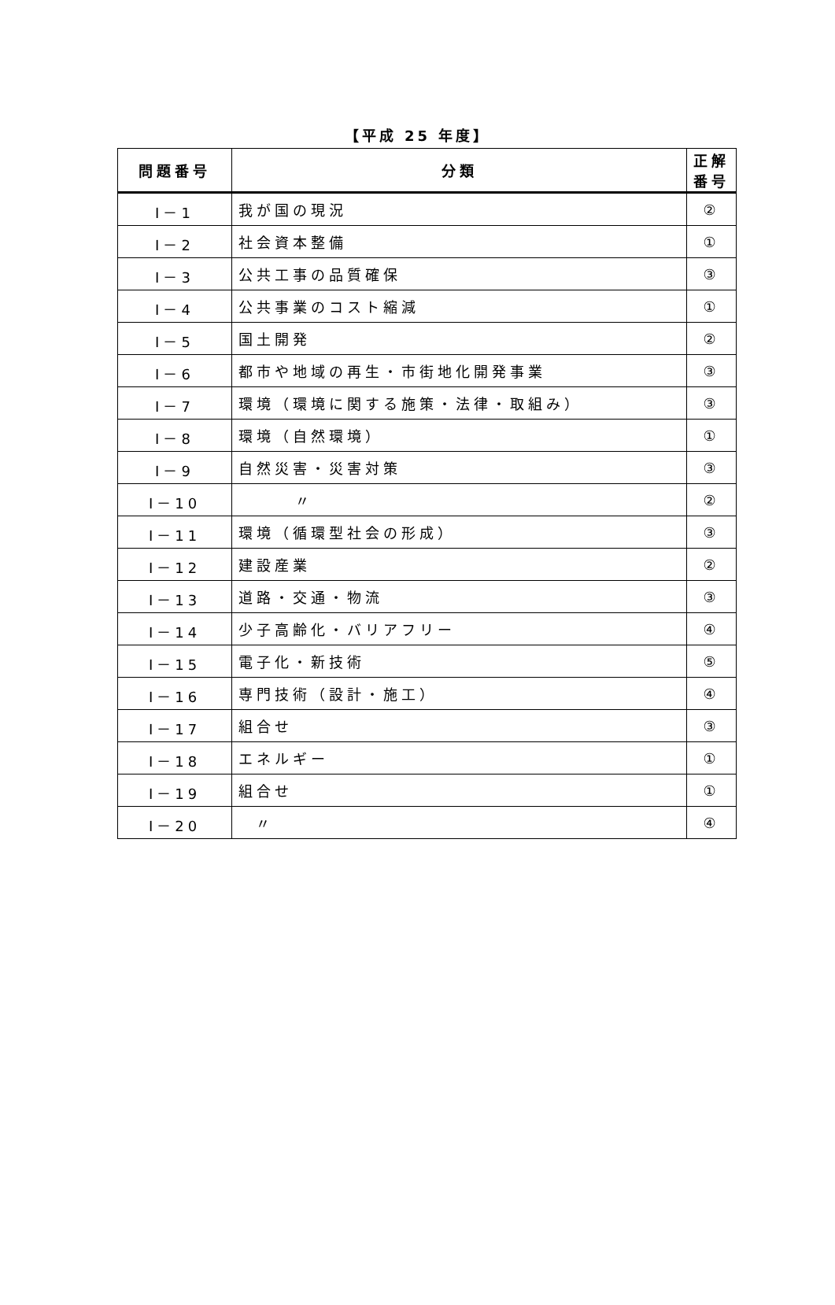【平成 25 年度】
| 問題番号 | 分類 | 正解番号 |
| --- | --- | --- |
| Ⅰ－1 | 我が国の現況 | ② |
| Ⅰ－2 | 社会資本整備 | ① |
| Ⅰ－3 | 公共工事の品質確保 | ③ |
| Ⅰ－4 | 公共事業のコスト縮減 | ① |
| Ⅰ－5 | 国土開発 | ② |
| Ⅰ－6 | 都市や地域の再生・市街地化開発事業 | ③ |
| Ⅰ－7 | 環境（環境に関する施策・法律・取組み） | ③ |
| Ⅰ－8 | 環境（自然環境） | ① |
| Ⅰ－9 | 自然災害・災害対策 | ③ |
| Ⅰ－10 | 〃 | ② |
| Ⅰ－11 | 環境（循環型社会の形成） | ③ |
| Ⅰ－12 | 建設産業 | ② |
| Ⅰ－13 | 道路・交通・物流 | ③ |
| Ⅰ－14 | 少子高齢化・バリアフリー | ④ |
| Ⅰ－15 | 電子化・新技術 | ⑤ |
| Ⅰ－16 | 専門技術（設計・施工） | ④ |
| Ⅰ－17 | 組合せ | ③ |
| Ⅰ－18 | エネルギー | ① |
| Ⅰ－19 | 組合せ | ① |
| Ⅰ－20 | 〃 | ④ |